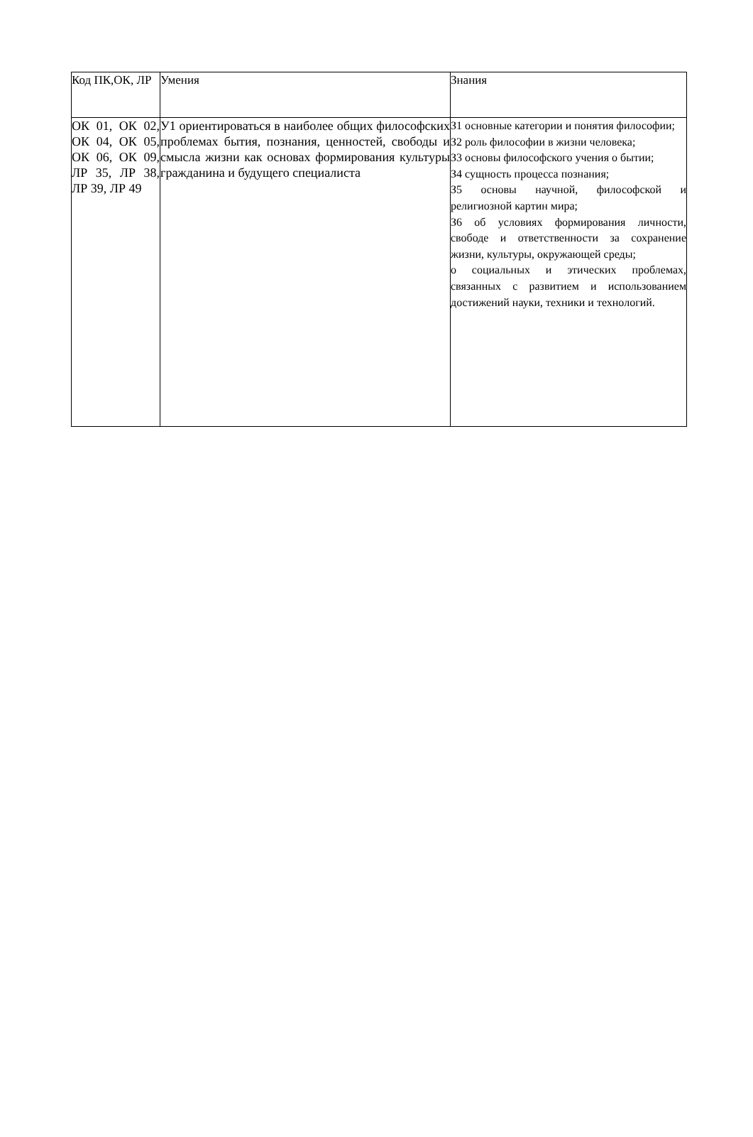| Код ПК,ОК, ЛР | Умения | Знания |
| ОК 01, ОК 02, ОК 04, ОК 05, ОК 06, ОК 09, ЛР 35, ЛР 38, ЛР 39, ЛР 49 | У1 ориентироваться в наиболее общих философских проблемах бытия, познания, ценностей, свободы и смысла жизни как основах формирования культуры гражданина и будущего специалиста | З1 основные категории и понятия философии; З2 роль философии в жизни человека; З3 основы философского учения о бытии; З4 сущность процесса познания; З5 основы научной, философской и религиозной картин мира; З6 об условиях формирования личности, свободе и ответственности за сохранение жизни, культуры, окружающей среды; о социальных и этических проблемах, связанных с развитием и использованием достижений науки, техники и технологий. |